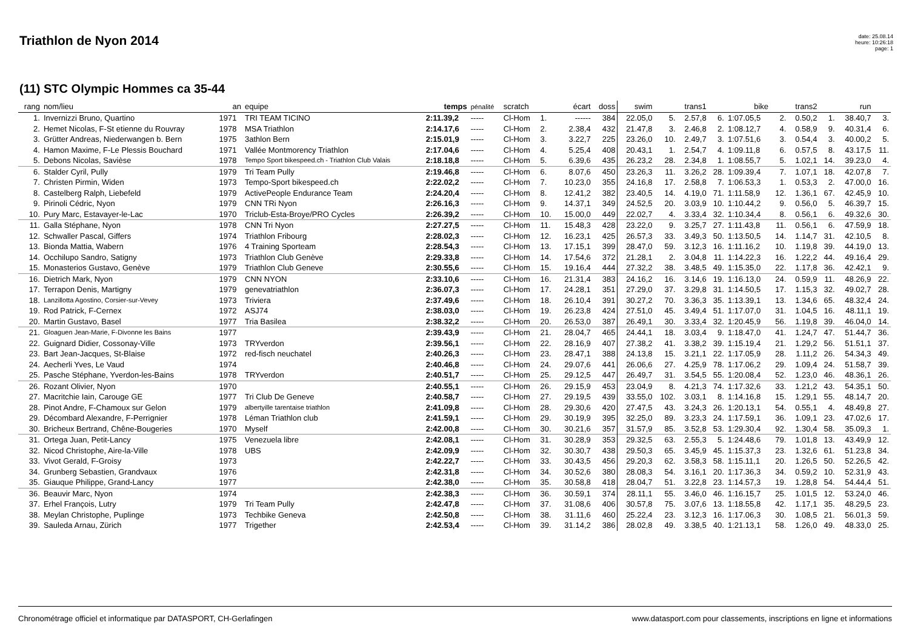Triathlon de Nyon 2014
date: 25.08.14
heure: 10:26:18
page: 1
(11) STC Olympic Hommes ca 35-44
| rang | nom/lieu | an | equipe | temps | pénalité | scratch | | écart | doss | swim | | trans1 | | bike | | trans2 | | run | |
| --- | --- | --- | --- | --- | --- | --- | --- | --- | --- | --- | --- | --- | --- | --- | --- | --- | --- | --- | --- |
| 1. | Invernizzi Bruno, Quartino | 1971 | TRI TEAM TICINO | 2:11.39,2 | ----- | Cl-Hom | 1. | ------ | 384 | 22.05,0 | 5. | 2.57,8 | 6. | 1:07.05,5 | 2. | 0.50,2 | 1. | 38.40,7 | 3. |
| 2. | Hemet Nicolas, F-St etienne du Rouvray | 1978 | MSA Triathlon | 2:14.17,6 | ----- | Cl-Hom | 2. | 2.38,4 | 432 | 21.47,8 | 3. | 2.46,8 | 2. | 1:08.12,7 | 4. | 0.58,9 | 9. | 40.31,4 | 6. |
| 3. | Grütter Andreas, Niederwangen b. Bern | 1975 | 3athlon Bern | 2:15.01,9 | ----- | Cl-Hom | 3. | 3.22,7 | 225 | 23.26,0 | 10. | 2.49,7 | 3. | 1:07.51,6 | 3. | 0.54,4 | 3. | 40.00,2 | 5. |
| 4. | Hamon Maxime, F-Le Plessis Bouchard | 1971 | Vallée Montmorency Triathlon | 2:17.04,6 | ----- | Cl-Hom | 4. | 5.25,4 | 408 | 20.43,1 | 1. | 2.54,7 | 4. | 1:09.11,8 | 6. | 0.57,5 | 8. | 43.17,5 | 11. |
| 5. | Debons Nicolas, Savièse | 1978 | Tempo Sport bikespeed.ch - Triathlon Club Valais | 2:18.18,8 | ----- | Cl-Hom | 5. | 6.39,6 | 435 | 26.23,2 | 28. | 2.34,8 | 1. | 1:08.55,7 | 5. | 1.02,1 | 14. | 39.23,0 | 4. |
| 6. | Stalder Cyril, Pully | 1979 | Tri Team Pully | 2:19.46,8 | ----- | Cl-Hom | 6. | 8.07,6 | 450 | 23.26,3 | 11. | 3.26,2 | 28. | 1:09.39,4 | 7. | 1.07,1 | 18. | 42.07,8 | 7. |
| 7. | Christen Pirmin, Widen | 1973 | Tempo-Sport bikespeed.ch | 2:22.02,2 | ----- | Cl-Hom | 7. | 10.23,0 | 355 | 24.16,8 | 17. | 2.58,8 | 7. | 1:06.53,3 | 1. | 0.53,3 | 2. | 47.00,0 | 16. |
| 8. | Castelberg Ralph, Liebefeld | 1979 | ActivePeople Endurance Team | 2:24.20,4 | ----- | Cl-Hom | 8. | 12.41,2 | 382 | 23.40,5 | 14. | 4.19,0 | 71. | 1:11.58,9 | 12. | 1.36,1 | 67. | 42.45,9 | 10. |
| 9. | Pirinoli Cédric, Nyon | 1979 | CNN TRi Nyon | 2:26.16,3 | ----- | Cl-Hom | 9. | 14.37,1 | 349 | 24.52,5 | 20. | 3.03,9 | 10. | 1:10.44,2 | 9. | 0.56,0 | 5. | 46.39,7 | 15. |
| 10. | Pury Marc, Estavayer-le-Lac | 1970 | Triclub-Esta-Broye/PRO Cycles | 2:26.39,2 | ----- | Cl-Hom | 10. | 15.00,0 | 449 | 22.02,7 | 4. | 3.33,4 | 32. | 1:10.34,4 | 8. | 0.56,1 | 6. | 49.32,6 | 30. |
| 11. | Galla Stéphane, Nyon | 1978 | CNN Tri Nyon | 2:27.27,5 | ----- | Cl-Hom | 11. | 15.48,3 | 428 | 23.22,0 | 9. | 3.25,7 | 27. | 1:11.43,8 | 11. | 0.56,1 | 6. | 47.59,9 | 18. |
| 12. | Schwaller Pascal, Giffers | 1974 | Triathlon Fribourg | 2:28.02,3 | ----- | Cl-Hom | 12. | 16.23,1 | 425 | 26.57,3 | 33. | 3.49,3 | 50. | 1:13.50,5 | 14. | 1.14,7 | 31. | 42.10,5 | 8. |
| 13. | Bionda Mattia, Wabern | 1976 | 4 Training Sporteam | 2:28.54,3 | ----- | Cl-Hom | 13. | 17.15,1 | 399 | 28.47,0 | 59. | 3.12,3 | 16. | 1:11.16,2 | 10. | 1.19,8 | 39. | 44.19,0 | 13. |
| 14. | Occhilupo Sandro, Satigny | 1973 | Triathlon Club Genève | 2:29.33,8 | ----- | Cl-Hom | 14. | 17.54,6 | 372 | 21.28,1 | 2. | 3.04,8 | 11. | 1:14.22,3 | 16. | 1.22,2 | 44. | 49.16,4 | 29. |
| 15. | Monasterios Gustavo, Genève | 1979 | Triathlon Club Geneve | 2:30.55,6 | ----- | Cl-Hom | 15. | 19.16,4 | 444 | 27.32,2 | 38. | 3.48,5 | 49. | 1:15.35,0 | 22. | 1.17,8 | 36. | 42.42,1 | 9. |
| 16. | Dietrich Mark, Nyon | 1979 | CNN NYON | 2:33.10,6 | ----- | Cl-Hom | 16. | 21.31,4 | 383 | 24.16,2 | 16. | 3.14,6 | 19. | 1:16.13,0 | 24. | 0.59,9 | 11. | 48.26,9 | 22. |
| 17. | Terrapon Denis, Martigny | 1979 | genevatriathlon | 2:36.07,3 | ----- | Cl-Hom | 17. | 24.28,1 | 351 | 27.29,0 | 37. | 3.29,8 | 31. | 1:14.50,5 | 17. | 1.15,3 | 32. | 49.02,7 | 28. |
| 18. | Lanzillotta Agostino, Corsier-sur-Vevey | 1973 | Triviera | 2:37.49,6 | ----- | Cl-Hom | 18. | 26.10,4 | 391 | 30.27,2 | 70. | 3.36,3 | 35. | 1:13.39,1 | 13. | 1.34,6 | 65. | 48.32,4 | 24. |
| 19. | Rod Patrick, F-Cernex | 1972 | ASJ74 | 2:38.03,0 | ----- | Cl-Hom | 19. | 26.23,8 | 424 | 27.51,0 | 45. | 3.49,4 | 51. | 1:17.07,0 | 31. | 1.04,5 | 16. | 48.11,1 | 19. |
| 20. | Martin Gustavo, Basel | 1977 | Tria Basilea | 2:38.32,2 | ----- | Cl-Hom | 20. | 26.53,0 | 387 | 26.49,1 | 30. | 3.33,4 | 32. | 1:20.45,9 | 56. | 1.19,8 | 39. | 46.04,0 | 14. |
| 21. | Gloaguen Jean-Marie, F-Divonne les Bains | 1977 | | 2:39.43,9 | ----- | Cl-Hom | 21. | 28.04,7 | 465 | 24.44,1 | 18. | 3.03,4 | 9. | 1:18.47,0 | 41. | 1.24,7 | 47. | 51.44,7 | 36. |
| 22. | Guignard Didier, Cossonay-Ville | 1973 | TRYverdon | 2:39.56,1 | ----- | Cl-Hom | 22. | 28.16,9 | 407 | 27.38,2 | 41. | 3.38,2 | 39. | 1:15.19,4 | 21. | 1.29,2 | 56. | 51.51,1 | 37. |
| 23. | Bart Jean-Jacques, St-Blaise | 1972 | red-fisch neuchatel | 2:40.26,3 | ----- | Cl-Hom | 23. | 28.47,1 | 388 | 24.13,8 | 15. | 3.21,1 | 22. | 1:17.05,9 | 28. | 1.11,2 | 26. | 54.34,3 | 49. |
| 24. | Aecherli Yves, Le Vaud | 1974 | | 2:40.46,8 | ----- | Cl-Hom | 24. | 29.07,6 | 441 | 26.06,6 | 27. | 4.25,9 | 78. | 1:17.06,2 | 29. | 1.09,4 | 24. | 51.58,7 | 39. |
| 25. | Pasche Stéphane, Yverdon-les-Bains | 1978 | TRYverdon | 2:40.51,7 | ----- | Cl-Hom | 25. | 29.12,5 | 447 | 26.49,7 | 31. | 3.54,5 | 55. | 1:20.08,4 | 52. | 1.23,0 | 46. | 48.36,1 | 26. |
| 26. | Rozant Olivier, Nyon | 1970 | | 2:40.55,1 | ----- | Cl-Hom | 26. | 29.15,9 | 453 | 23.04,9 | 8. | 4.21,3 | 74. | 1:17.32,6 | 33. | 1.21,2 | 43. | 54.35,1 | 50. |
| 27. | Macritchie Iain, Carouge GE | 1977 | Tri Club De Geneve | 2:40.58,7 | ----- | Cl-Hom | 27. | 29.19,5 | 439 | 33.55,0 | 102. | 3.03,1 | 8. | 1:14.16,8 | 15. | 1.29,1 | 55. | 48.14,7 | 20. |
| 28. | Pinot Andre, F-Chamoux sur Gelon | 1979 | albertyille tarentaise triathlon | 2:41.09,8 | ----- | Cl-Hom | 28. | 29.30,6 | 420 | 27.47,5 | 43. | 3.24,3 | 26. | 1:20.13,1 | 54. | 0.55,1 | 4. | 48.49,8 | 27. |
| 29. | Décombard Alexandre, F-Perrignier | 1978 | Léman Triathlon club | 2:41.59,1 | ----- | Cl-Hom | 29. | 30.19,9 | 395 | 32.25,0 | 89. | 3.23,3 | 24. | 1:17.59,1 | 36. | 1.09,1 | 23. | 47.02,6 | 17. |
| 30. | Bricheux Bertrand, Chêne-Bougeries | 1970 | Myself | 2:42.00,8 | ----- | Cl-Hom | 30. | 30.21,6 | 357 | 31.57,9 | 85. | 3.52,8 | 53. | 1:29.30,4 | 92. | 1.30,4 | 58. | 35.09,3 | 1. |
| 31. | Ortega Juan, Petit-Lancy | 1975 | Venezuela libre | 2:42.08,1 | ----- | Cl-Hom | 31. | 30.28,9 | 353 | 29.32,5 | 63. | 2.55,3 | 5. | 1:24.48,6 | 79. | 1.01,8 | 13. | 43.49,9 | 12. |
| 32. | Nicod Christophe, Aire-la-Ville | 1978 | UBS | 2:42.09,9 | ----- | Cl-Hom | 32. | 30.30,7 | 438 | 29.50,3 | 65. | 3.45,9 | 45. | 1:15.37,3 | 23. | 1.32,6 | 61. | 51.23,8 | 34. |
| 33. | Vivot Gerald, F-Groisy | 1973 | | 2:42.22,7 | ----- | Cl-Hom | 33. | 30.43,5 | 456 | 29.20,3 | 62. | 3.58,3 | 58. | 1:15.11,1 | 20. | 1.26,5 | 50. | 52.26,5 | 42. |
| 34. | Grunberg Sebastien, Grandvaux | 1976 | | 2:42.31,8 | ----- | Cl-Hom | 34. | 30.52,6 | 380 | 28.08,3 | 54. | 3.16,1 | 20. | 1:17.36,3 | 34. | 0.59,2 | 10. | 52.31,9 | 43. |
| 35. | Giauque Philippe, Grand-Lancy | 1977 | | 2:42.38,0 | ----- | Cl-Hom | 35. | 30.58,8 | 418 | 28.04,7 | 51. | 3.22,8 | 23. | 1:14.57,3 | 19. | 1.28,8 | 54. | 54.44,4 | 51. |
| 36. | Beauvir Marc, Nyon | 1974 | | 2:42.38,3 | ----- | Cl-Hom | 36. | 30.59,1 | 374 | 28.11,1 | 55. | 3.46,0 | 46. | 1:16.15,7 | 25. | 1.01,5 | 12. | 53.24,0 | 46. |
| 37. | Erhel François, Lutry | 1979 | Tri Team Pully | 2:42.47,8 | ----- | Cl-Hom | 37. | 31.08,6 | 406 | 30.57,8 | 75. | 3.07,6 | 13. | 1:18.55,8 | 42. | 1.17,1 | 35. | 48.29,5 | 23. |
| 38. | Meylan Christophe, Puplinge | 1973 | Techbike Geneva | 2:42.50,8 | ----- | Cl-Hom | 38. | 31.11,6 | 460 | 25.22,4 | 23. | 3.12,3 | 16. | 1:17.06,3 | 30. | 1.08,5 | 21. | 56.01,3 | 59. |
| 39. | Sauleda Arnau, Zürich | 1977 | Trigether | 2:42.53,4 | ----- | Cl-Hom | 39. | 31.14,2 | 386 | 28.02,8 | 49. | 3.38,5 | 40. | 1:21.13,1 | 58. | 1.26,0 | 49. | 48.33,0 | 25. |
Chronométrage officiel et informatique par DATASPORT, CH-Gerlafingen www.datasport.com pour classements, inscriptions en ligne et informations